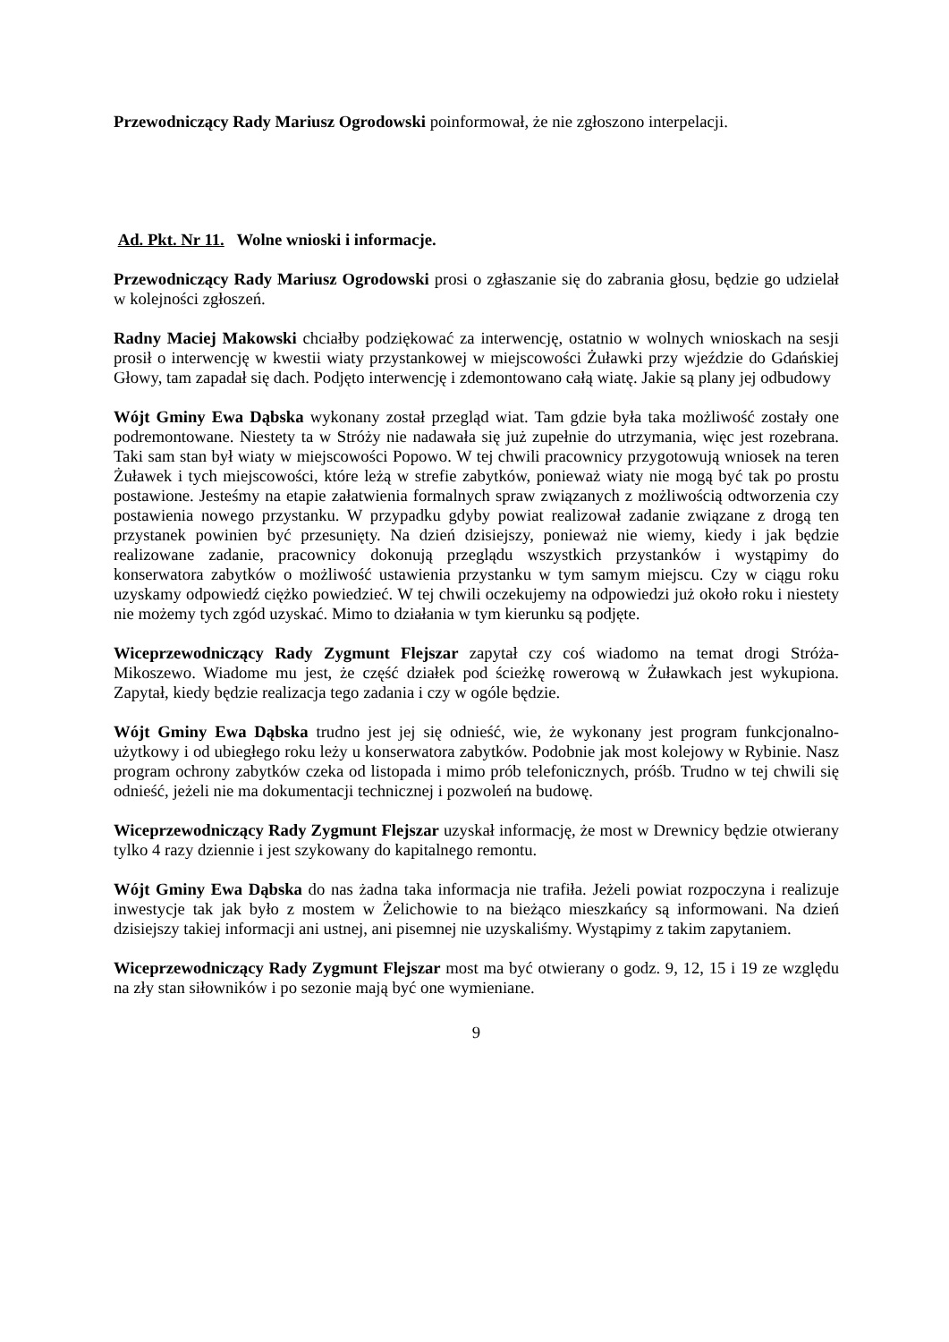Przewodniczący Rady Mariusz Ogrodowski poinformował, że nie zgłoszono interpelacji.
Ad. Pkt. Nr 11. Wolne wnioski i informacje.
Przewodniczący Rady Mariusz Ogrodowski prosi o zgłaszanie się do zabrania głosu, będzie go udzielał w kolejności zgłoszeń.
Radny Maciej Makowski chciałby podziękować za interwencję, ostatnio w wolnych wnioskach na sesji prosił o interwencję w kwestii wiaty przystankowej w miejscowości Żuławki przy wjeździe do Gdańskiej Głowy, tam zapadał się dach. Podjęto interwencję i zdemontowano całą wiatę. Jakie są plany jej odbudowy
Wójt Gminy Ewa Dąbska wykonany został przegląd wiat. Tam gdzie była taka możliwość zostały one podremontowane. Niestety ta w Stróży nie nadawała się już zupełnie do utrzymania, więc jest rozebrana. Taki sam stan był wiaty w miejscowości Popowo. W tej chwili pracownicy przygotowują wniosek na teren Żuławek i tych miejscowości, które leżą w strefie zabytków, ponieważ wiaty nie mogą być tak po prostu postawione. Jesteśmy na etapie załatwienia formalnych spraw związanych z możliwością odtworzenia czy postawienia nowego przystanku. W przypadku gdyby powiat realizował zadanie związane z drogą ten przystanek powinien być przesunięty. Na dzień dzisiejszy, ponieważ nie wiemy, kiedy i jak będzie realizowane zadanie, pracownicy dokonują przeglądu wszystkich przystanków i wystąpimy do konserwatora zabytków o możliwość ustawienia przystanku w tym samym miejscu. Czy w ciągu roku uzyskamy odpowiedź ciężko powiedzieć. W tej chwili oczekujemy na odpowiedzi już około roku i niestety nie możemy tych zgód uzyskać. Mimo to działania w tym kierunku są podjęte.
Wiceprzewodniczący Rady Zygmunt Flejszar zapytał czy coś wiadomo na temat drogi Stróża-Mikoszewo. Wiadome mu jest, że część działek pod ścieżkę rowerową w Żuławkach jest wykupiona. Zapytał, kiedy będzie realizacja tego zadania i czy w ogóle będzie.
Wójt Gminy Ewa Dąbska trudno jest jej się odnieść, wie, że wykonany jest program funkcjonalno-użytkowy i od ubiegłego roku leży u konserwatora zabytków. Podobnie jak most kolejowy w Rybinie. Nasz program ochrony zabytków czeka od listopada i mimo prób telefonicznych, próśb. Trudno w tej chwili się odnieść, jeżeli nie ma dokumentacji technicznej i pozwoleń na budowę.
Wiceprzewodniczący Rady Zygmunt Flejszar uzyskał informację, że most w Drewnicy będzie otwierany tylko 4 razy dziennie i jest szykowany do kapitalnego remontu.
Wójt Gminy Ewa Dąbska do nas żadna taka informacja nie trafiła. Jeżeli powiat rozpoczyna i realizuje inwestycje tak jak było z mostem w Żelichowie to na bieżąco mieszkańcy są informowani. Na dzień dzisiejszy takiej informacji ani ustnej, ani pisemnej nie uzyskaliśmy. Wystąpimy z takim zapytaniem.
Wiceprzewodniczący Rady Zygmunt Flejszar most ma być otwierany o godz. 9, 12, 15 i 19 ze względu na zły stan siłowników i po sezonie mają być one wymieniane.
9